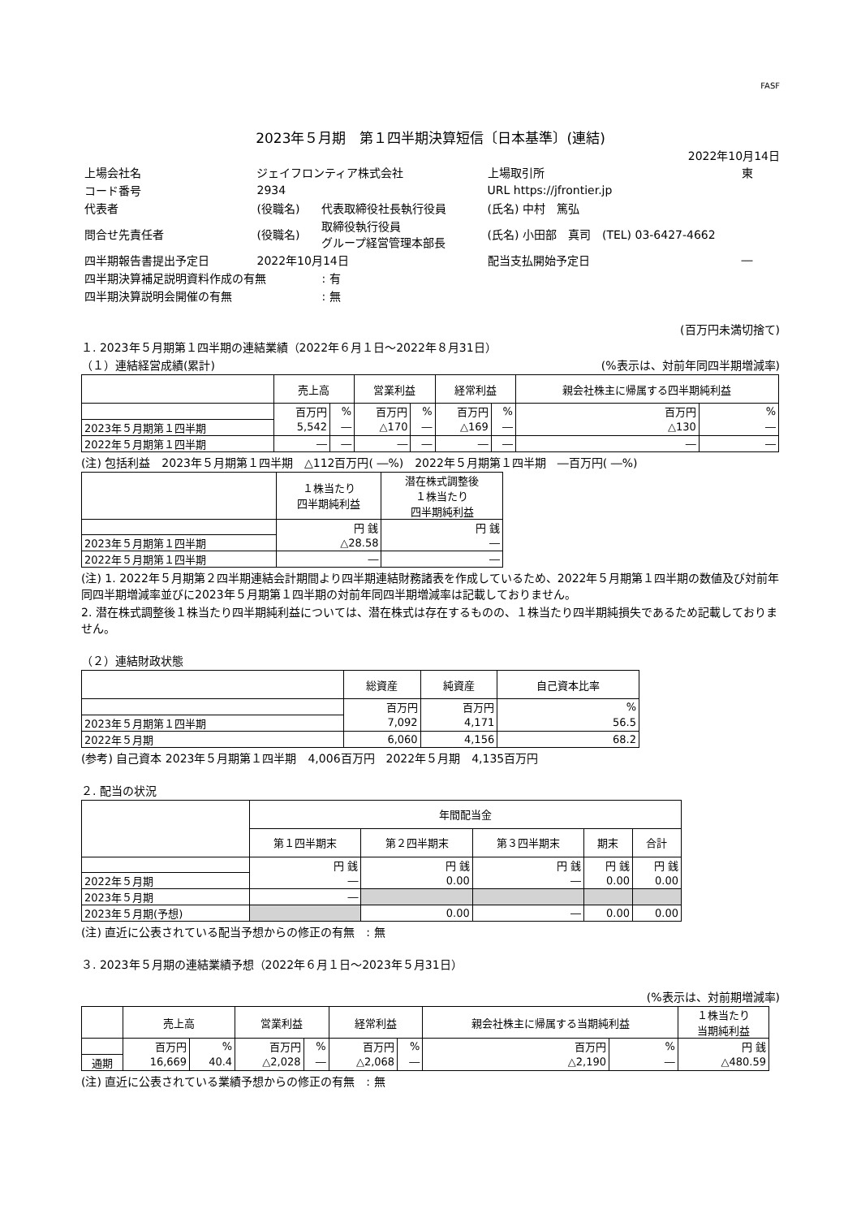FASF
2023年５月期　第１四半期決算短信〔日本基準〕(連結)
2022年10月14日
| 上場会社名 | ジェイフロンティア株式会社 | | 上場取引所 | 東 |
| コード番号 | 2934 | | URL https://jfrontier.jp | |
| 代表者 | (役職名) | 代表取締役社長執行役員 | (氏名) 中村 篤弘 | |
| 問合せ先責任者 | (役職名) | 取締役執行役員 グループ経営管理本部長 | (氏名) 小田部 真司 (TEL) 03-6427-4662 | |
| 四半期報告書提出予定日 | 2022年10月14日 | | 配当支払開始予定日 | ― |
| 四半期決算補足説明資料作成の有無 | | : 有 | | |
| 四半期決算説明会開催の有無 | | : 無 | | |
(百万円未満切捨て)
１. 2023年５月期第１四半期の連結業績（2022年６月１日～2022年８月31日）
（１）連結経営成績(累計) (%表示は、対前年同四半期増減率)
| | 売上高 | | 営業利益 | | 経常利益 | | 親会社株主に帰属する四半期純利益 | |
| --- | --- | --- | --- | --- | --- | --- | --- | --- |
| | 百万円 | % | 百万円 | % | 百万円 | % | 百万円 | % |
| 2023年５月期第１四半期 | 5,542 | ― | △170 | ― | △169 | ― | △130 | ― |
| 2022年５月期第１四半期 | ― | ― | ― | ― | ― | ― | ― | ― |
(注) 包括利益　2023年５月期第１四半期　△112百万円( ―%)　2022年５月期第１四半期　―百万円( ―%)
| | １株当たり 四半期純利益 | 潜在株式調整後 １株当たり 四半期純利益 |
| --- | --- | --- |
| | 円 銭 | 円 銭 |
| 2023年５月期第１四半期 | △28.58 | ― |
| 2022年５月期第１四半期 | ― | ― |
(注) 1. 2022年５月期第２四半期連結会計期間より四半期連結財務諸表を作成しているため、2022年５月期第１四半期の数値及び対前年同四半期増減率並びに2023年５月期第１四半期の対前年同四半期増減率は記載しておりません。
2. 潜在株式調整後１株当たり四半期純利益については、潜在株式は存在するものの、１株当たり四半期純損失であるため記載しておりません。
（２）連結財政状態
| | 総資産 | 純資産 | 自己資本比率 |
| --- | --- | --- | --- |
| | 百万円 | 百万円 | % |
| 2023年５月期第１四半期 | 7,092 | 4,171 | 56.5 |
| 2022年５月期 | 6,060 | 4,156 | 68.2 |
(参考) 自己資本 2023年５月期第１四半期　4,006百万円　2022年５月期　4,135百万円
２. 配当の状況
| | 年間配当金 | | | | |
| --- | --- | --- | --- | --- | --- |
| | 第１四半期末 | 第２四半期末 | 第３四半期末 | 期末 | 合計 |
| | 円 銭 | 円 銭 | 円 銭 | 円 銭 | 円 銭 |
| 2022年５月期 | ― | 0.00 | ― | 0.00 | 0.00 |
| 2023年５月期 | ― | | | | |
| 2023年５月期(予想) | | 0.00 | ― | 0.00 | 0.00 |
(注) 直近に公表されている配当予想からの修正の有無　: 無
３. 2023年５月期の連結業績予想（2022年６月１日～2023年５月31日）
(%表示は、対前期増減率)
| | 売上高 | | 営業利益 | | 経常利益 | | 親会社株主に帰属する当期純利益 | | １株当たり 当期純利益 |
| --- | --- | --- | --- | --- | --- | --- | --- | --- | --- |
| | 百万円 | % | 百万円 | % | 百万円 | % | 百万円 | % | 円 銭 |
| 通期 | 16,669 | 40.4 | △2,028 | ― | △2,068 | ― | △2,190 | ― | △480.59 |
(注) 直近に公表されている業績予想からの修正の有無　: 無